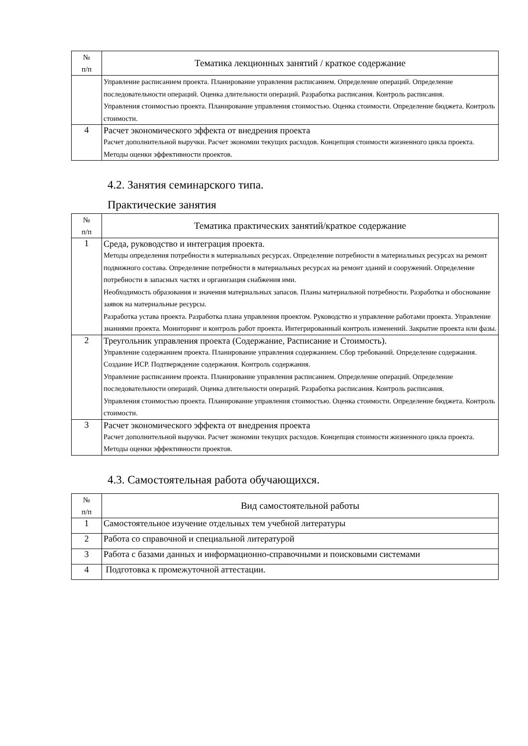| № п/п | Тематика лекционных занятий / краткое содержание |
| --- | --- |
| | Управление расписанием проекта. Планирование управления расписанием. Определение операций. Определение последовательности операций. Оценка длительности операций. Разработка расписания. Контроль расписания. Управления стоимостью проекта. Планирование управления стоимостью. Оценка стоимости. Определение бюджета. Контроль стоимости. |
| 4 | Расчет экономического эффекта от внедрения проекта Расчет дополнительной выручки. Расчет экономии текущих расходов. Концепция стоимости жизненного цикла проекта. Методы оценки эффективности проектов. |
4.2. Занятия семинарского типа.
Практические занятия
| № п/п | Тематика практических занятий/краткое содержание |
| --- | --- |
| 1 | Среда, руководство и интеграция проекта. Методы определения потребности в материальных ресурсах. Определение потребности в материальных ресурсах на ремонт подвижного состава. Определение потребности в материальных ресурсах на ремонт зданий и сооружений. Определение потребности в запасных частях и организация снабжения ими. Необходимость образования и значения материальных запасов. Планы материальной потребности. Разработка и обоснование заявок на материальные ресурсы. Разработка устава проекта. Разработка плана управления проектом. Руководство и управление работами проекта. Управление знаниями проекта. Мониторинг и контроль работ проекта. Интегрированный контроль изменений. Закрытие проекта или фазы. |
| 2 | Треугольник управления проекта (Содержание, Расписание и Стоимость). Управление содержанием проекта. Планирование управления содержанием. Сбор требований. Определение содержания. Создание ИСР. Подтверждение содержания. Контроль содержания. Управление расписанием проекта. Планирование управления расписанием. Определение операций. Определение последовательности операций. Оценка длительности операций. Разработка расписания. Контроль расписания. Управления стоимостью проекта. Планирование управления стоимостью. Оценка стоимости. Определение бюджета. Контроль стоимости. |
| 3 | Расчет экономического эффекта от внедрения проекта Расчет дополнительной выручки. Расчет экономии текущих расходов. Концепция стоимости жизненного цикла проекта. Методы оценки эффективности проектов. |
4.3. Самостоятельная работа обучающихся.
| № п/п | Вид самостоятельной работы |
| --- | --- |
| 1 | Самостоятельное изучение отдельных тем учебной литературы |
| 2 | Работа со справочной и специальной литературой |
| 3 | Работа с базами данных и информационно-справочными и поисковыми системами |
| 4 | Подготовка к промежуточной аттестации. |